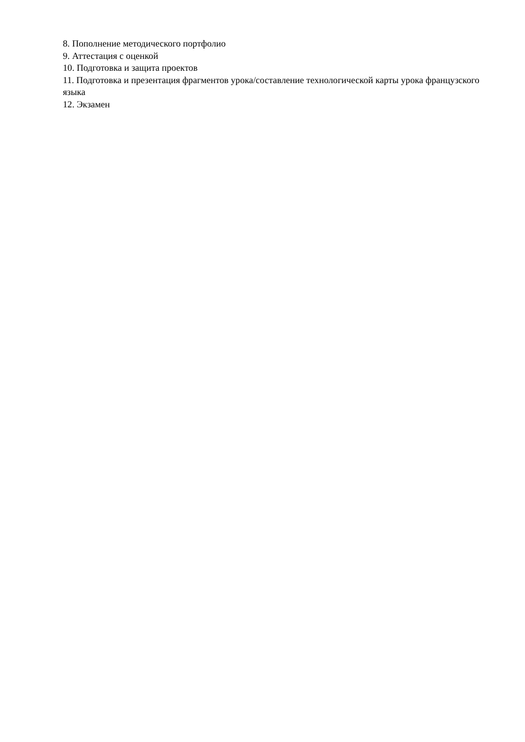8. Пополнение методического портфолио
9. Аттестация с оценкой
10. Подготовка и защита проектов
11. Подготовка и презентация фрагментов урока/составление технологической карты урока французского языка
12. Экзамен